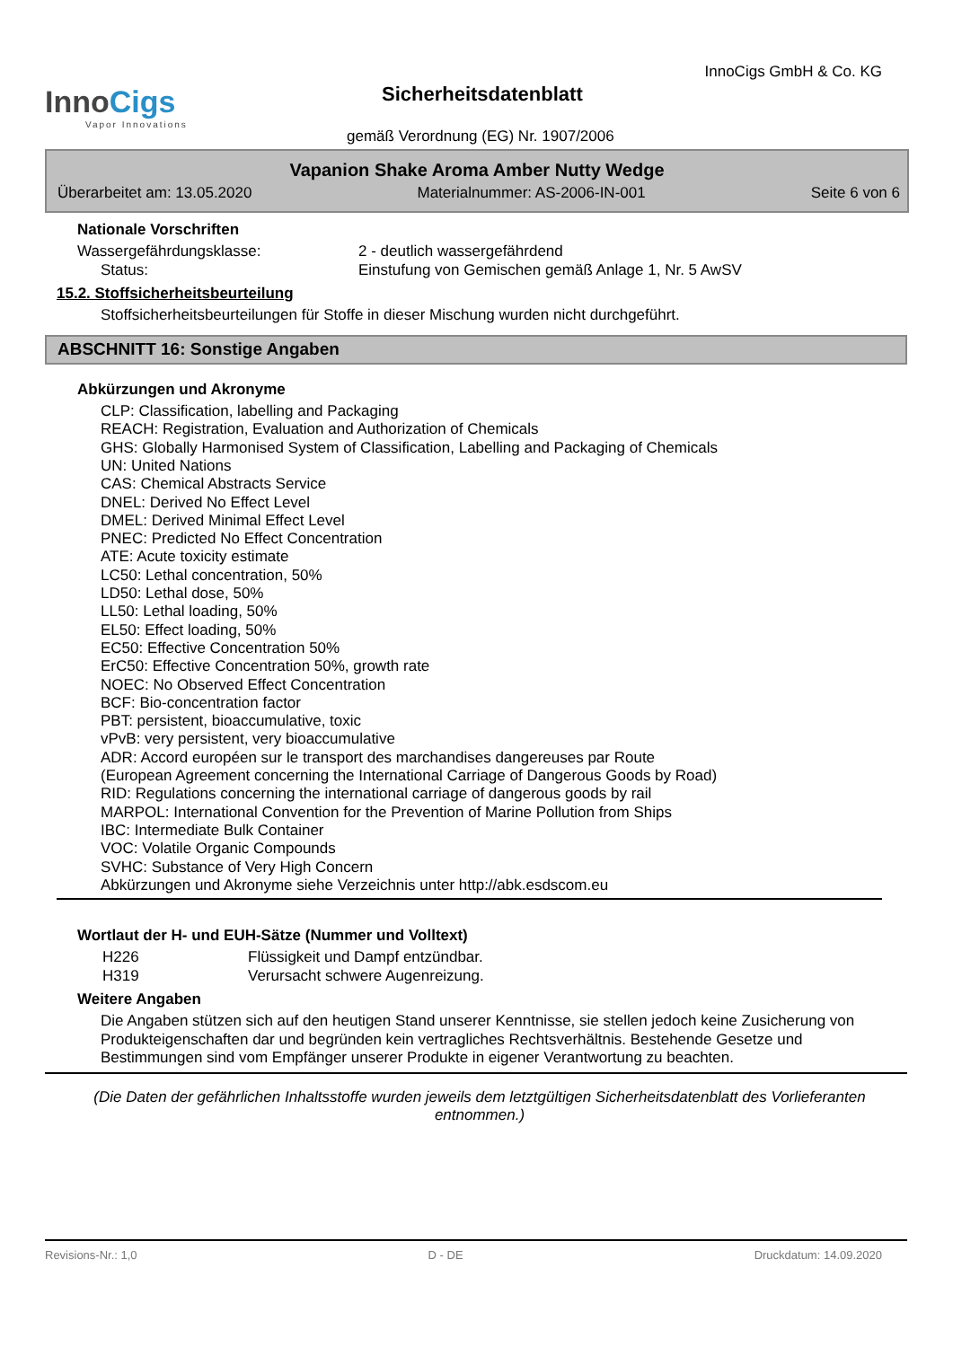InnoCigs
Vapor Innovations
InnoCigs GmbH & Co. KG
Sicherheitsdatenblatt
gemäß Verordnung (EG) Nr. 1907/2006
Vapanion Shake Aroma Amber Nutty Wedge
Überarbeitet am: 13.05.2020 Materialnummer: AS-2006-IN-001 Seite 6 von 6
Nationale Vorschriften
Wassergefährdungsklasse: 2 - deutlich wassergefährdend
Status: Einstufung von Gemischen gemäß Anlage 1, Nr. 5 AwSV
15.2. Stoffsicherheitsbeurteilung
Stoffsicherheitsbeurteilungen für Stoffe in dieser Mischung wurden nicht durchgeführt.
ABSCHNITT 16: Sonstige Angaben
Abkürzungen und Akronyme
CLP: Classification, labelling and Packaging
REACH: Registration, Evaluation and Authorization of Chemicals
GHS: Globally Harmonised System of Classification, Labelling and Packaging of Chemicals
UN: United Nations
CAS: Chemical Abstracts Service
DNEL: Derived No Effect Level
DMEL: Derived Minimal Effect Level
PNEC: Predicted No Effect Concentration
ATE: Acute toxicity estimate
LC50: Lethal concentration, 50%
LD50: Lethal dose, 50%
LL50: Lethal loading, 50%
EL50: Effect loading, 50%
EC50: Effective Concentration 50%
ErC50: Effective Concentration 50%, growth rate
NOEC: No Observed Effect Concentration
BCF: Bio-concentration factor
PBT: persistent, bioaccumulative, toxic
vPvB: very persistent, very bioaccumulative
ADR: Accord européen sur le transport des marchandises dangereuses par Route
(European Agreement concerning the International Carriage of Dangerous Goods by Road)
RID: Regulations concerning the international carriage of dangerous goods by rail
MARPOL: International Convention for the Prevention of Marine Pollution from Ships
IBC: Intermediate Bulk Container
VOC: Volatile Organic Compounds
SVHC: Substance of Very High Concern
Abkürzungen und Akronyme siehe Verzeichnis unter http://abk.esdscom.eu
Wortlaut der H- und EUH-Sätze (Nummer und Volltext)
H226 Flüssigkeit und Dampf entzündbar.
H319 Verursacht schwere Augenreizung.
Weitere Angaben
Die Angaben stützen sich auf den heutigen Stand unserer Kenntnisse, sie stellen jedoch keine Zusicherung von Produkteigenschaften dar und begründen kein vertragliches Rechtsverhältnis. Bestehende Gesetze und Bestimmungen sind vom Empfänger unserer Produkte in eigener Verantwortung zu beachten.
(Die Daten der gefährlichen Inhaltsstoffe wurden jeweils dem letztgültigen Sicherheitsdatenblatt des Vorlieferanten entnommen.)
Revisions-Nr.: 1,0 D - DE Druckdatum: 14.09.2020